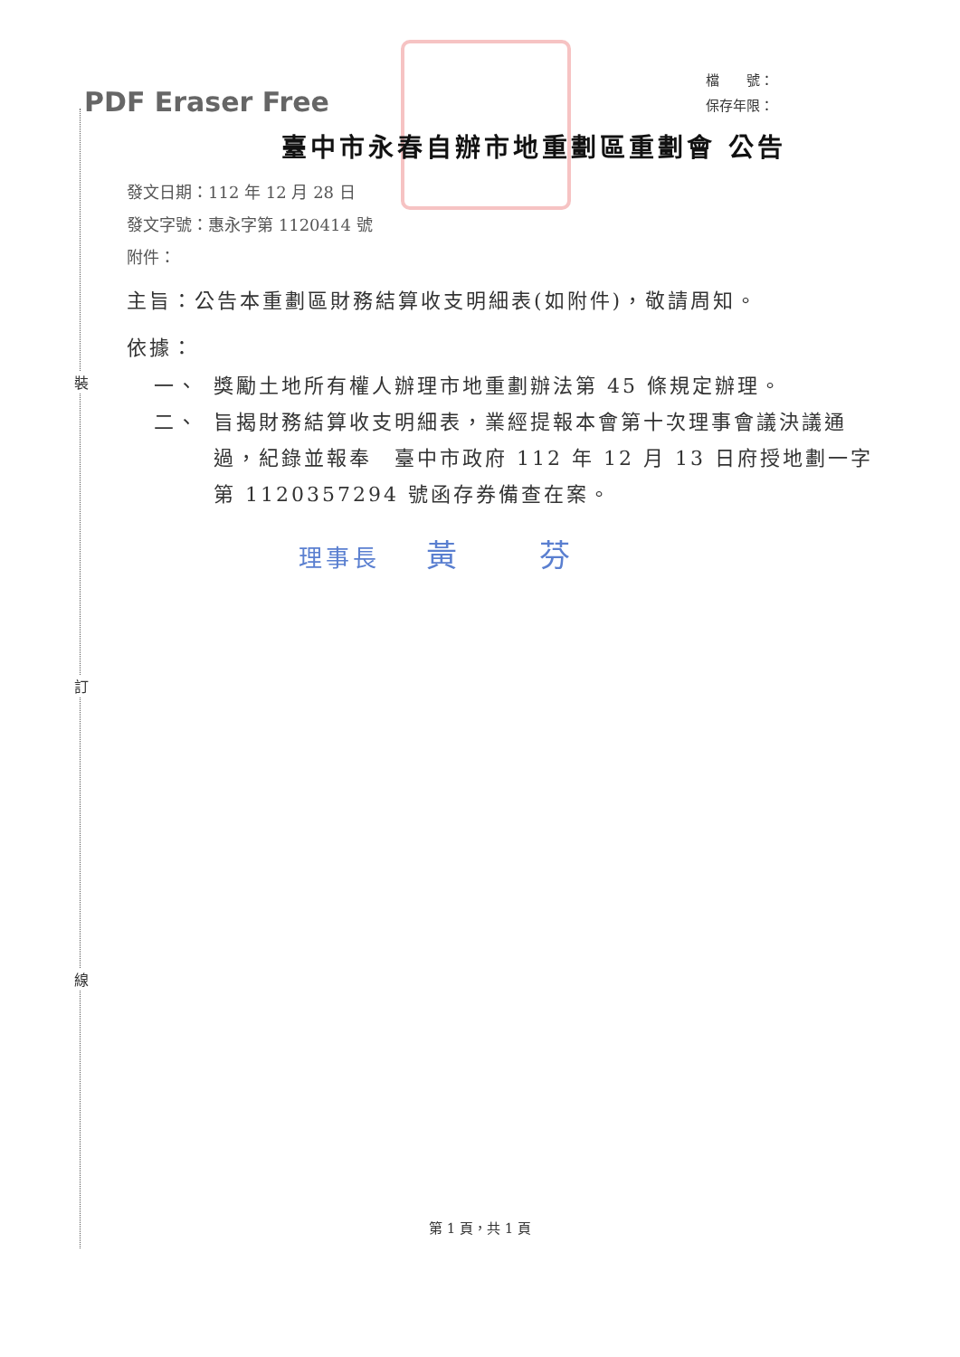裝
訂
線
PDF Eraser Free
檔　　號：
保存年限：
臺中市永春自辦市地重劃區重劃會 公告
發文日期：112 年 12 月 28 日
發文字號：惠永字第 1120414 號
附件：
主旨：公告本重劃區財務結算收支明細表(如附件)，敬請周知。
依據：
一、 獎勵土地所有權人辦理市地重劃辦法第 45 條規定辦理。
二、 旨揭財務結算收支明細表，業經提報本會第十次理事會議決議通過，紀錄並報奉　臺中市政府 112 年 12 月 13 日府授地劃一字第 1120357294 號函存券備查在案。
理事長 黃 芬
第 1 頁，共 1 頁